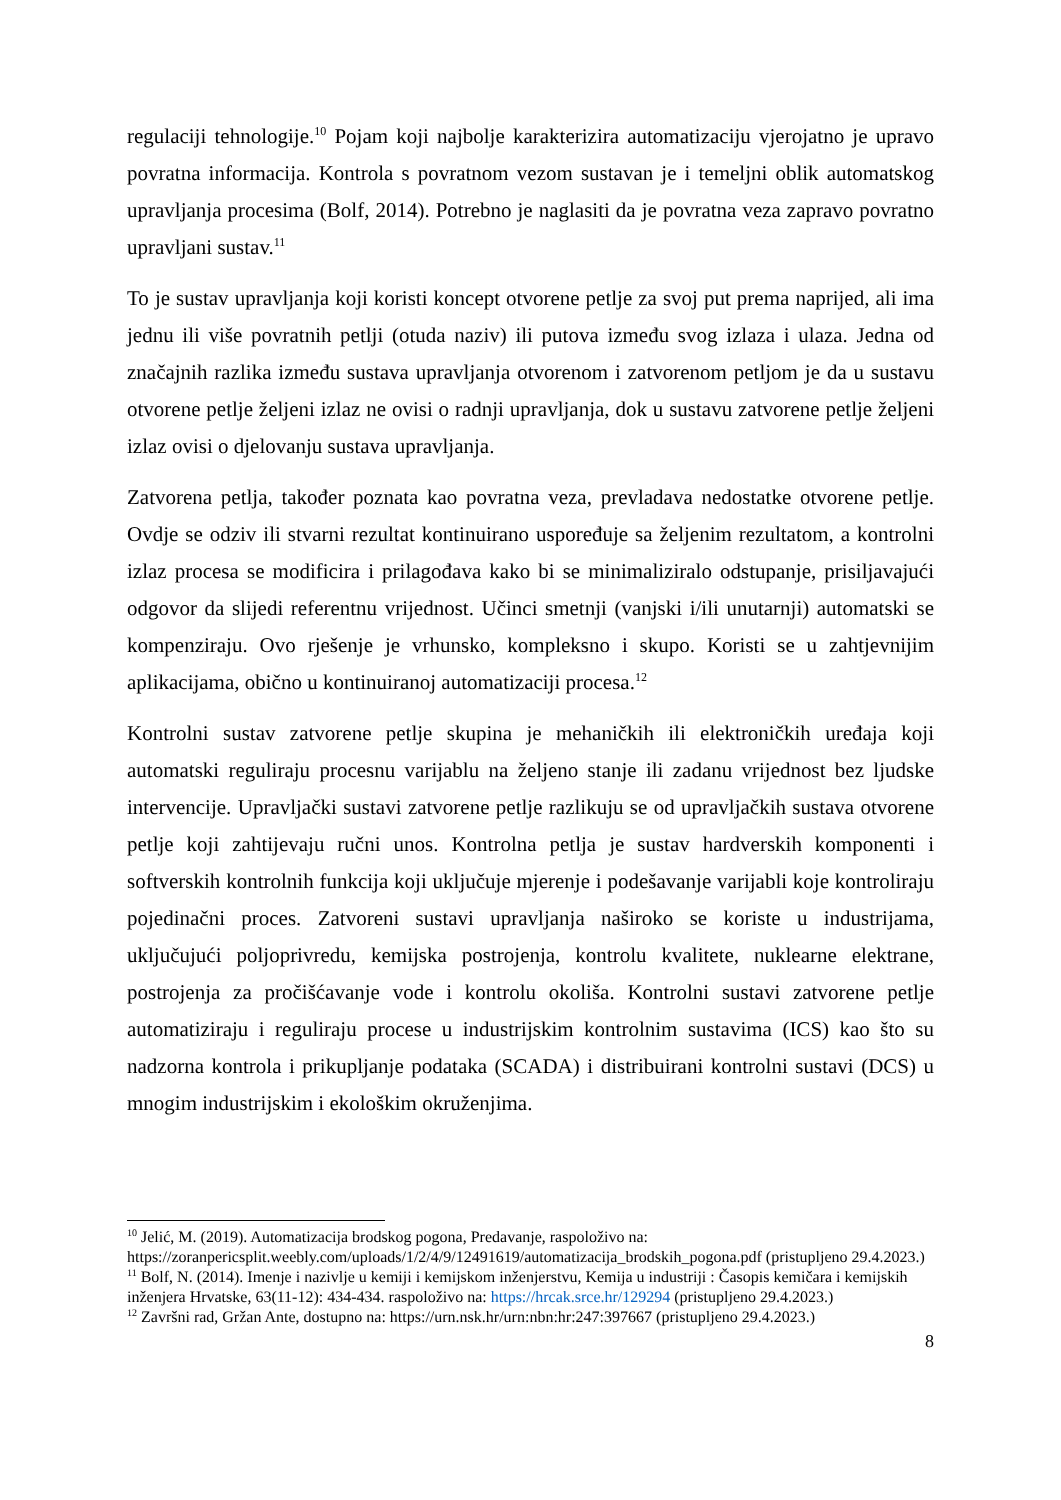regulaciji tehnologije.<sup>10</sup> Pojam koji najbolje karakterizira automatizaciju vjerojatno je upravo povratna informacija. Kontrola s povratnom vezom sustavan je i temeljni oblik automatskog upravljanja procesima (Bolf, 2014). Potrebno je naglasiti da je povratna veza zapravo povratno upravljani sustav.<sup>11</sup>
To je sustav upravljanja koji koristi koncept otvorene petlje za svoj put prema naprijed, ali ima jednu ili više povratnih petlji (otuda naziv) ili putova između svog izlaza i ulaza. Jedna od značajnih razlika između sustava upravljanja otvorenom i zatvorenom petljom je da u sustavu otvorene petlje željeni izlaz ne ovisi o radnji upravljanja, dok u sustavu zatvorene petlje željeni izlaz ovisi o djelovanju sustava upravljanja.
Zatvorena petlja, također poznata kao povratna veza, prevladava nedostatke otvorene petlje. Ovdje se odziv ili stvarni rezultat kontinuirano uspoređuje sa željenim rezultatom, a kontrolni izlaz procesa se modificira i prilagođava kako bi se minimaliziralo odstupanje, prisiljavajući odgovor da slijedi referentnu vrijednost. Učinci smetnji (vanjski i/ili unutarnji) automatski se kompenziraju. Ovo rješenje je vrhunsko, kompleksno i skupo. Koristi se u zahtjevnijim aplikacijama, obično u kontinuiranoj automatizaciji procesa.<sup>12</sup>
Kontrolni sustav zatvorene petlje skupina je mehaničkih ili elektroničkih uređaja koji automatski reguliraju procesnu varijablu na željeno stanje ili zadanu vrijednost bez ljudske intervencije. Upravljački sustavi zatvorene petlje razlikuju se od upravljačkih sustava otvorene petlje koji zahtijevaju ručni unos. Kontrolna petlja je sustav hardverskih komponenti i softverskih kontrolnih funkcija koji uključuje mjerenje i podešavanje varijabli koje kontroliraju pojedinačni proces. Zatvoreni sustavi upravljanja naširoko se koriste u industrijama, uključujući poljoprivredu, kemijska postrojenja, kontrolu kvalitete, nuklearne elektrane, postrojenja za pročišćavanje vode i kontrolu okoliša. Kontrolni sustavi zatvorene petlje automatiziraju i reguliraju procese u industrijskim kontrolnim sustavima (ICS) kao što su nadzorna kontrola i prikupljanje podataka (SCADA) i distribuirani kontrolni sustavi (DCS) u mnogim industrijskim i ekološkim okruženjima.
<sup>10</sup> Jelić, M. (2019). Automatizacija brodskog pogona, Predavanje, raspoloživo na: https://zoranpericsplit.weebly.com/uploads/1/2/4/9/12491619/automatizacija_brodskih_pogona.pdf (pristupljeno 29.4.2023.)
<sup>11</sup> Bolf, N. (2014). Imenje i nazivlje u kemiji i kemijskom inženjerstvu, Kemija u industriji : Časopis kemičara i kemijskih inženjera Hrvatske, 63(11-12): 434-434. raspoloživo na: https://hrcak.srce.hr/129294 (pristupljeno 29.4.2023.)
<sup>12</sup> Završni rad, Gržan Ante, dostupno na: https://urn.nsk.hr/urn:nbn:hr:247:397667 (pristupljeno 29.4.2023.)
8